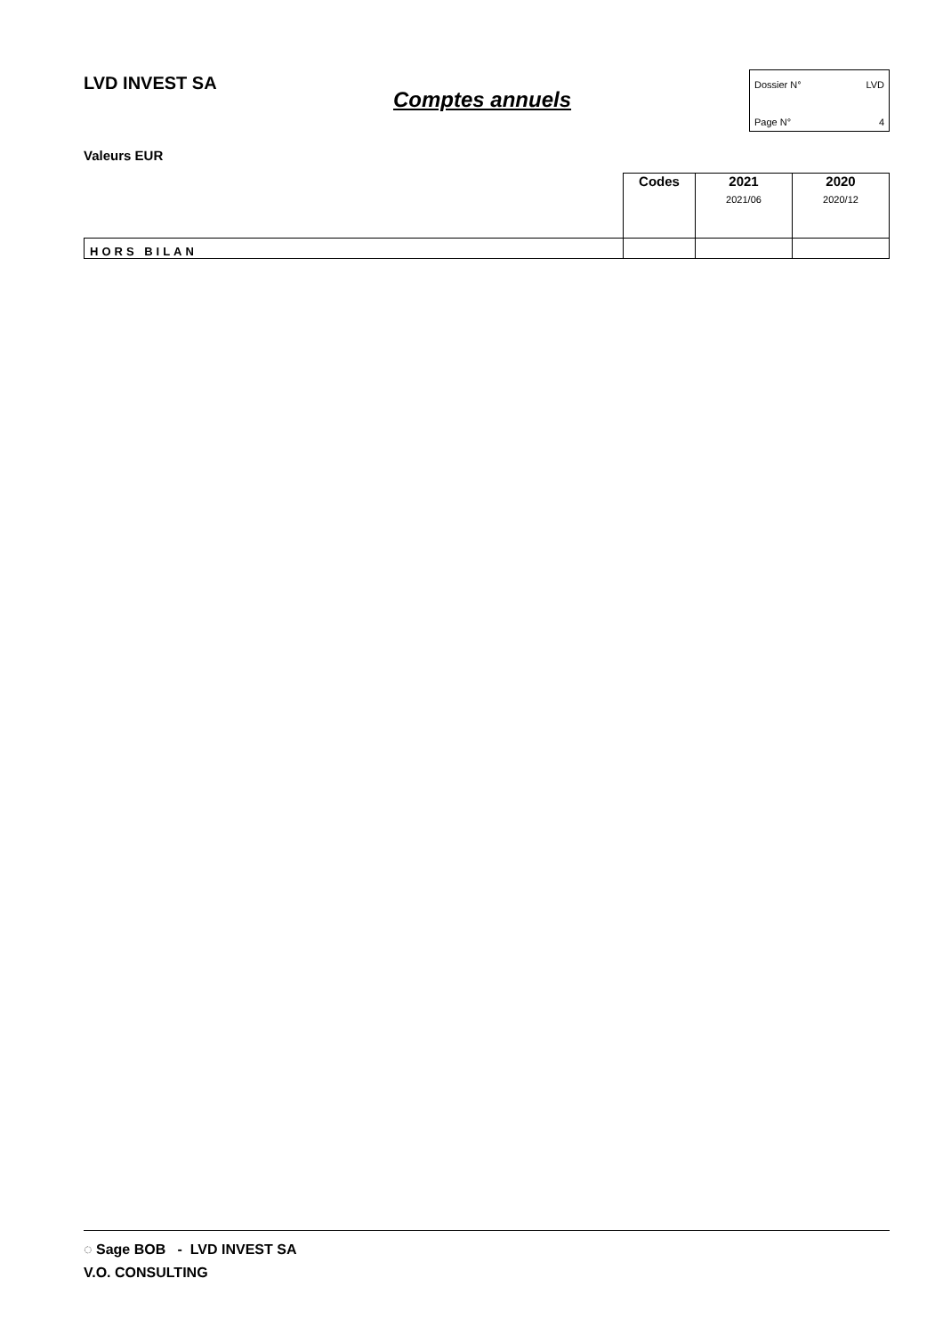LVD INVEST SA
Comptes annuels
Dossier N° LVD
Page N° 4
Valeurs EUR
| | Codes | 2021 2021/06 | 2020 2020/12 |
| --- | --- | --- | --- |
| HORS BILAN | | | |
◌ Sage BOB - LVD INVEST SA
V.O. CONSULTING